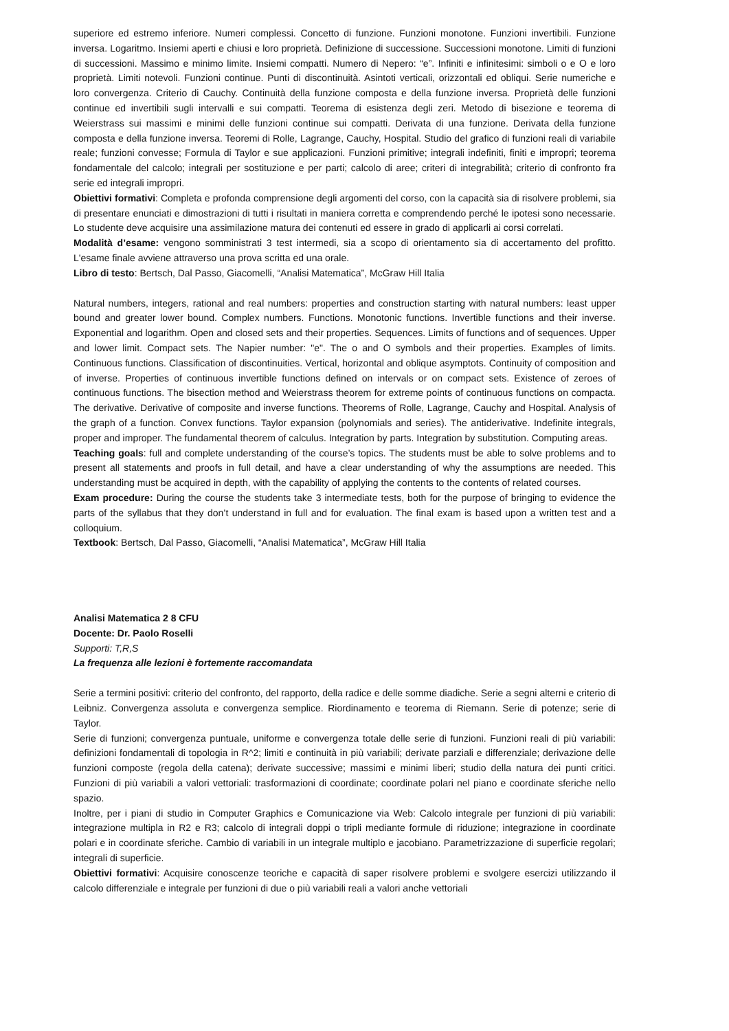superiore ed estremo inferiore. Numeri complessi. Concetto di funzione. Funzioni monotone. Funzioni invertibili. Funzione inversa. Logaritmo. Insiemi aperti e chiusi e loro proprietà. Definizione di successione. Successioni monotone. Limiti di funzioni di successioni. Massimo e minimo limite. Insiemi compatti. Numero di Nepero: “e”. Infiniti e infinitesimi: simboli o e O e loro proprietà. Limiti notevoli. Funzioni continue. Punti di discontinuità. Asintoti verticali, orizzontali ed obliqui. Serie numeriche e loro convergenza. Criterio di Cauchy. Continuità della funzione composta e della funzione inversa. Proprietà delle funzioni continue ed invertibili sugli intervalli e sui compatti. Teorema di esistenza degli zeri. Metodo di bisezione e teorema di Weierstrass sui massimi e minimi delle funzioni continue sui compatti. Derivata di una funzione. Derivata della funzione composta e della funzione inversa. Teoremi di Rolle, Lagrange, Cauchy, Hospital. Studio del grafico di funzioni reali di variabile reale; funzioni convesse; Formula di Taylor e sue applicazioni. Funzioni primitive; integrali indefiniti, finiti e impropri; teorema fondamentale del calcolo; integrali per sostituzione e per parti; calcolo di aree; criteri di integrabilità; criterio di confronto fra serie ed integrali impropri.
Obiettivi formativi: Completa e profonda comprensione degli argomenti del corso, con la capacità sia di risolvere problemi, sia di presentare enunciati e dimostrazioni di tutti i risultati in maniera corretta e comprendendo perché le ipotesi sono necessarie. Lo studente deve acquisire una assimilazione matura dei contenuti ed essere in grado di applicarli ai corsi correlati.
Modalità d’esame: vengono somministrati 3 test intermedi, sia a scopo di orientamento sia di accertamento del profitto. L'esame finale avviene attraverso una prova scritta ed una orale.
Libro di testo: Bertsch, Dal Passo, Giacomelli, “Analisi Matematica”, McGraw Hill Italia
Natural numbers, integers, rational and real numbers: properties and construction starting with natural numbers: least upper bound and greater lower bound. Complex numbers. Functions. Monotonic functions. Invertible functions and their inverse. Exponential and logarithm. Open and closed sets and their properties. Sequences. Limits of functions and of sequences. Upper and lower limit. Compact sets. The Napier number: "e". The o and O symbols and their properties. Examples of limits. Continuous functions. Classification of discontinuities. Vertical, horizontal and oblique asymptots. Continuity of composition and of inverse. Properties of continuous invertible functions defined on intervals or on compact sets. Existence of zeroes of continuous functions. The bisection method and Weierstrass theorem for extreme points of continuous functions on compacta. The derivative. Derivative of composite and inverse functions. Theorems of Rolle, Lagrange, Cauchy and Hospital. Analysis of the graph of a function. Convex functions. Taylor expansion (polynomials and series). The antiderivative. Indefinite integrals, proper and improper. The fundamental theorem of calculus. Integration by parts. Integration by substitution. Computing areas.
Teaching goals: full and complete understanding of the course’s topics. The students must be able to solve problems and to present all statements and proofs in full detail, and have a clear understanding of why the assumptions are needed. This understanding must be acquired in depth, with the capability of applying the contents to the contents of related courses.
Exam procedure: During the course the students take 3 intermediate tests, both for the purpose of bringing to evidence the parts of the syllabus that they don’t understand in full and for evaluation. The final exam is based upon a written test and a colloquium.
Textbook: Bertsch, Dal Passo, Giacomelli, “Analisi Matematica”, McGraw Hill Italia
Analisi Matematica 2 8 CFU
Docente: Dr. Paolo Roselli
Supporti: T,R,S
La frequenza alle lezioni è fortemente raccomandata
Serie a termini positivi: criterio del confronto, del rapporto, della radice e delle somme diadiche. Serie a segni alterni e criterio di Leibniz. Convergenza assoluta e convergenza semplice. Riordinamento e teorema di Riemann. Serie di potenze; serie di Taylor.
Serie di funzioni; convergenza puntuale, uniforme e convergenza totale delle serie di funzioni. Funzioni reali di più variabili: definizioni fondamentali di topologia in R^2; limiti e continuità in più variabili; derivate parziali e differenziale; derivazione delle funzioni composte (regola della catena); derivate successive; massimi e minimi liberi; studio della natura dei punti critici. Funzioni di più variabili a valori vettoriali: trasformazioni di coordinate; coordinate polari nel piano e coordinate sferiche nello spazio.
Inoltre, per i piani di studio in Computer Graphics e Comunicazione via Web: Calcolo integrale per funzioni di più variabili: integrazione multipla in R2 e R3; calcolo di integrali doppi o tripli mediante formule di riduzione; integrazione in coordinate polari e in coordinate sferiche. Cambio di variabili in un integrale multiplo e jacobiano. Parametrizzazione di superficie regolari; integrali di superficie.
Obiettivi formativi: Acquisire conoscenze teoriche e capacità di saper risolvere problemi e svolgere esercizi utilizzando il calcolo differenziale e integrale per funzioni di due o più variabili reali a valori anche vettoriali